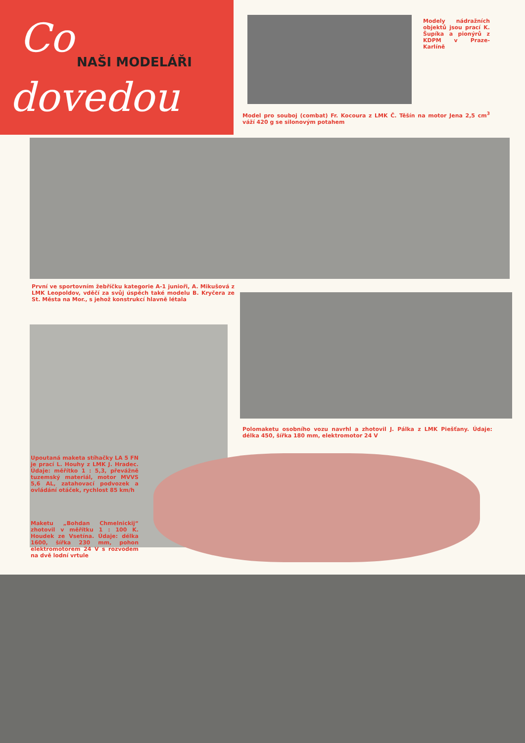Co NAŠI MODELÁŘI
dovedou
Modely nádražních objektů jsou prací K. Šupíka a pionýrů z KDPM v Praze-Karlíně
Model pro souboj (combat) Fr. Kocoura z LMK Č. Těšín na motor Jena 2,5 cm<sup>3</sup> váží 420 g se silonovým potahem
První ve sportovním žebříčku kategorie A-1 junioři, A. Mikušová z LMK Leopoldov, vděčí za svůj úspěch také modelu B. Kryčera ze St. Města na Mor., s jehož konstrukcí hlavně létala
Polomaketu osobního vozu navrhl a zhotovil J. Pálka z LMK Piešťany. Údaje: délka 450, šířka 180 mm, elektromotor 24 V
Upoutaná maketa stíhačky LA 5 FN je prací L. Houhy z LMK J. Hradec. Údaje: měřítko 1 : 5,3, převážně tuzemský materiál, motor MVVS 5,6 AL, zatahovací podvozek a ovládání otáček, rychlost 85 km/h
Maketu „Bohdan Chmelnickij“ zhotovil v měřítku 1 : 100 K. Houdek ze Vsetína. Údaje: délka 1600, šířka 230 mm, pohon elektromotorem 24 V s rozvodem na dvě lodní vrtule